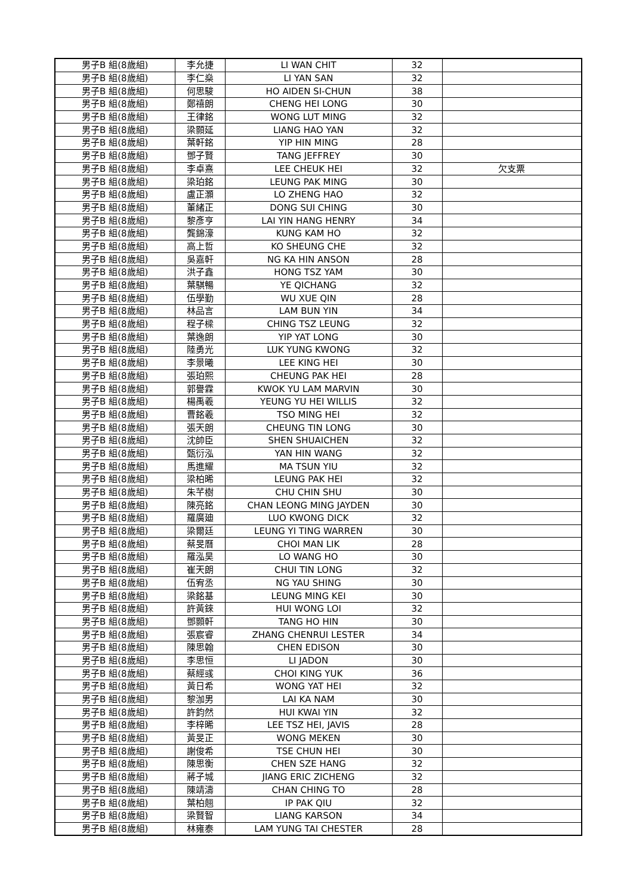| 男子B 組(8歲組) | 李允捷 | LI WAN CHIT | 32 | |
| 男子B 組(8歲組) | 李仁燊 | LI YAN SAN | 32 | |
| 男子B 組(8歲組) | 何思駿 | HO AIDEN SI-CHUN | 38 | |
| 男子B 組(8歲組) | 鄭禧朗 | CHENG HEI LONG | 30 | |
| 男子B 組(8歲組) | 王律銘 | WONG LUT MING | 32 | |
| 男子B 組(8歲組) | 梁顥延 | LIANG HAO YAN | 32 | |
| 男子B 組(8歲組) | 葉軒銘 | YIP HIN MING | 28 | |
| 男子B 組(8歲組) | 鄧子賢 | TANG JEFFREY | 30 | |
| 男子B 組(8歲組) | 李卓熹 | LEE CHEUK HEI | 32 | 欠支票 |
| 男子B 組(8歲組) | 梁珀銘 | LEUNG PAK MING | 30 | |
| 男子B 組(8歲組) | 盧正灝 | LO ZHENG HAO | 32 | |
| 男子B 組(8歲組) | 董緒正 | DONG SUI CHING | 30 | |
| 男子B 組(8歲組) | 黎彥亨 | LAI YIN HANG HENRY | 34 | |
| 男子B 組(8歲組) | 龔錦濠 | KUNG KAM HO | 32 | |
| 男子B 組(8歲組) | 高上哲 | KO SHEUNG CHE | 32 | |
| 男子B 組(8歲組) | 吳嘉軒 | NG KA HIN ANSON | 28 | |
| 男子B 組(8歲組) | 洪子鑫 | HONG TSZ YAM | 30 | |
| 男子B 組(8歲組) | 葉騏暢 | YE QICHANG | 32 | |
| 男子B 組(8歲組) | 伍學勤 | WU XUE QIN | 28 | |
| 男子B 組(8歲組) | 林品言 | LAM BUN YIN | 34 | |
| 男子B 組(8歲組) | 程子樑 | CHING TSZ LEUNG | 32 | |
| 男子B 組(8歲組) | 葉逸朗 | YIP YAT LONG | 30 | |
| 男子B 組(8歲組) | 陸勇光 | LUK YUNG KWONG | 32 | |
| 男子B 組(8歲組) | 李景曦 | LEE KING HEI | 30 | |
| 男子B 組(8歲組) | 張珀熙 | CHEUNG PAK HEI | 28 | |
| 男子B 組(8歲組) | 郭譽霖 | KWOK YU LAM MARVIN | 30 | |
| 男子B 組(8歲組) | 楊禹羲 | YEUNG YU HEI WILLIS | 32 | |
| 男子B 組(8歲組) | 曹銘羲 | TSO MING HEI | 32 | |
| 男子B 組(8歲組) | 張天朗 | CHEUNG TIN LONG | 30 | |
| 男子B 組(8歲組) | 沈帥臣 | SHEN SHUAICHEN | 32 | |
| 男子B 組(8歲組) | 甄衍泓 | YAN HIN WANG | 32 | |
| 男子B 組(8歲組) | 馬進耀 | MA TSUN YIU | 32 | |
| 男子B 組(8歲組) | 梁柏晞 | LEUNG PAK HEI | 32 | |
| 男子B 組(8歲組) | 朱芊樹 | CHU CHIN SHU | 30 | |
| 男子B 組(8歲組) | 陳亮銘 | CHAN LEONG MING JAYDEN | 30 | |
| 男子B 組(8歲組) | 羅廣廸 | LUO KWONG DICK | 32 | |
| 男子B 組(8歲組) | 梁爾廷 | LEUNG YI TING WARREN | 30 | |
| 男子B 組(8歲組) | 蔡旻曆 | CHOI MAN LIK | 28 | |
| 男子B 組(8歲組) | 羅泓昊 | LO WANG HO | 30 | |
| 男子B 組(8歲組) | 崔天朗 | CHUI TIN LONG | 32 | |
| 男子B 組(8歲組) | 伍宥丞 | NG YAU SHING | 30 | |
| 男子B 組(8歲組) | 梁銘基 | LEUNG MING KEI | 30 | |
| 男子B 組(8歲組) | 許黃錸 | HUI WONG LOI | 32 | |
| 男子B 組(8歲組) | 鄧顥軒 | TANG HO HIN | 30 | |
| 男子B 組(8歲組) | 張宸睿 | ZHANG CHENRUI LESTER | 34 | |
| 男子B 組(8歲組) | 陳思翰 | CHEN EDISON | 30 | |
| 男子B 組(8歲組) | 李思恒 | LI JADON | 30 | |
| 男子B 組(8歲組) | 蔡經彧 | CHOI KING YUK | 36 | |
| 男子B 組(8歲組) | 黃日希 | WONG YAT HEI | 32 | |
| 男子B 組(8歲組) | 黎泇男 | LAI KA NAM | 30 | |
| 男子B 組(8歲組) | 許鈞然 | HUI KWAI YIN | 32 | |
| 男子B 組(8歲組) | 李梓晞 | LEE TSZ HEI, JAVIS | 28 | |
| 男子B 組(8歲組) | 黃旻正 | WONG MEKEN | 30 | |
| 男子B 組(8歲組) | 謝俊希 | TSE CHUN HEI | 30 | |
| 男子B 組(8歲組) | 陳思衡 | CHEN SZE HANG | 32 | |
| 男子B 組(8歲組) | 蔣子城 | JIANG ERIC ZICHENG | 32 | |
| 男子B 組(8歲組) | 陳靖濤 | CHAN CHING TO | 28 | |
| 男子B 組(8歲組) | 葉柏翹 | IP PAK QIU | 32 | |
| 男子B 組(8歲組) | 梁賢智 | LIANG KARSON | 34 | |
| 男子B 組(8歲組) | 林雍泰 | LAM YUNG TAI CHESTER | 28 | |